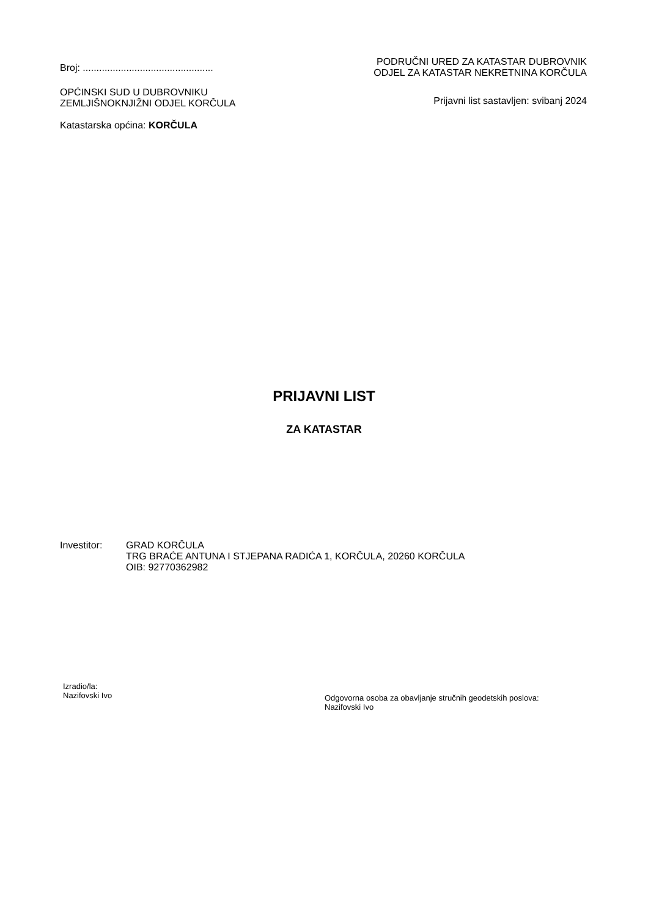Broj: ................................................
OPĆINSKI SUD U DUBROVNIKU
ZEMLJIŠNOKNJIŽNI ODJEL KORČULA
Katastarska općina: KORČULA
PODRUČNI URED ZA KATASTAR DUBROVNIK
ODJEL ZA KATASTAR NEKRETNINA KORČULA
Prijavni list sastavljen: svibanj 2024
PRIJAVNI LIST
ZA KATASTAR
Investitor: GRAD KORČULA
TRG BRAĆE ANTUNA I STJEPANA RADIĆA 1, KORČULA, 20260 KORČULA
OIB: 92770362982
Izradio/la:
Nazifovski Ivo
Odgovorna osoba za obavljanje stručnih geodetskih poslova:
Nazifovski Ivo